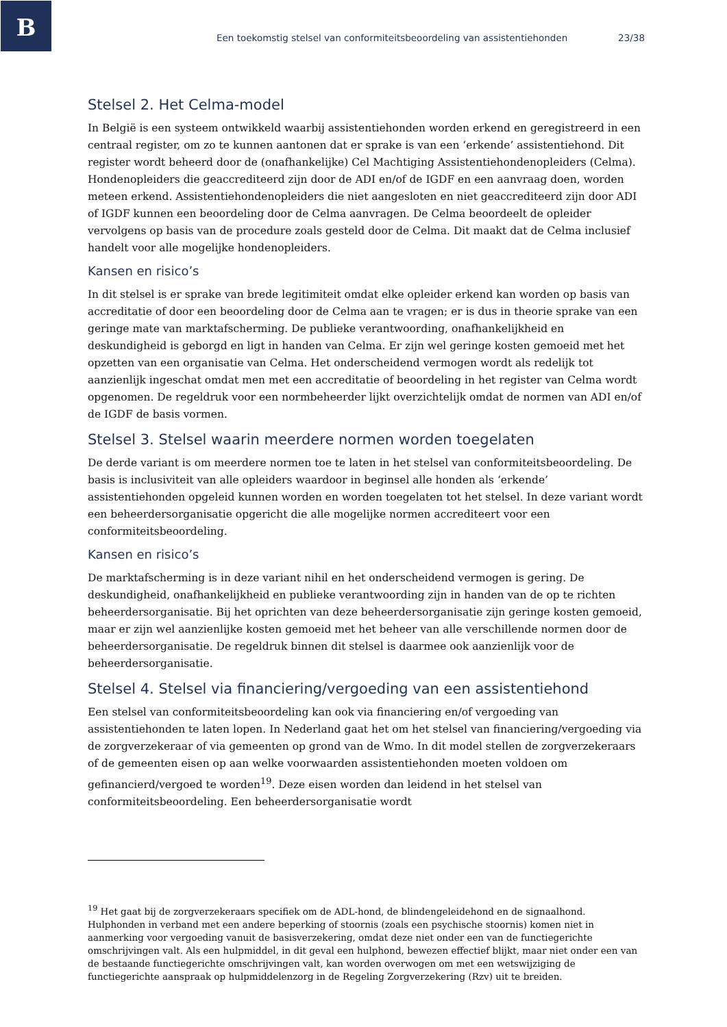B
Een toekomstig stelsel van conformiteitsbeoordeling van assistentiehonden 23/38
Stelsel 2. Het Celma-model
In België is een systeem ontwikkeld waarbij assistentiehonden worden erkend en geregistreerd in een centraal register, om zo te kunnen aantonen dat er sprake is van een ‘erkende’ assistentiehond. Dit register wordt beheerd door de (onafhankelijke) Cel Machtiging Assistentiehondenopleiders (Celma). Hondenopleiders die geaccrediteerd zijn door de ADI en/of de IGDF en een aanvraag doen, worden meteen erkend. Assistentiehondenopleiders die niet aangesloten en niet geaccrediteerd zijn door ADI of IGDF kunnen een beoordeling door de Celma aanvragen. De Celma beoordeelt de opleider vervolgens op basis van de procedure zoals gesteld door de Celma. Dit maakt dat de Celma inclusief handelt voor alle mogelijke hondenopleiders.
Kansen en risico’s
In dit stelsel is er sprake van brede legitimiteit omdat elke opleider erkend kan worden op basis van accreditatie of door een beoordeling door de Celma aan te vragen; er is dus in theorie sprake van een geringe mate van marktafscherming. De publieke verantwoording, onafhankelijkheid en deskundigheid is geborgd en ligt in handen van Celma. Er zijn wel geringe kosten gemoeid met het opzetten van een organisatie van Celma. Het onderscheidend vermogen wordt als redelijk tot aanzienlijk ingeschat omdat men met een accreditatie of beoordeling in het register van Celma wordt opgenomen. De regeldruk voor een normbeheerder lijkt overzichtelijk omdat de normen van ADI en/of de IGDF de basis vormen.
Stelsel 3. Stelsel waarin meerdere normen worden toegelaten
De derde variant is om meerdere normen toe te laten in het stelsel van conformiteitsbeoordeling. De basis is inclusiviteit van alle opleiders waardoor in beginsel alle honden als ‘erkende’ assistentiehonden opgeleid kunnen worden en worden toegelaten tot het stelsel. In deze variant wordt een beheerdersorganisatie opgericht die alle mogelijke normen accrediteert voor een conformiteitsbeoordeling.
Kansen en risico’s
De marktafscherming is in deze variant nihil en het onderscheidend vermogen is gering. De deskundigheid, onafhankelijkheid en publieke verantwoording zijn in handen van de op te richten beheerdersorganisatie. Bij het oprichten van deze beheerdersorganisatie zijn geringe kosten gemoeid, maar er zijn wel aanzienlijke kosten gemoeid met het beheer van alle verschillende normen door de beheerdersorganisatie. De regeldruk binnen dit stelsel is daarmee ook aanzienlijk voor de beheerdersorganisatie.
Stelsel 4. Stelsel via financiering/vergoeding van een assistentiehond
Een stelsel van conformiteitsbeoordeling kan ook via financiering en/of vergoeding van assistentiehonden te laten lopen. In Nederland gaat het om het stelsel van financiering/vergoeding via de zorgverzekeraar of via gemeenten op grond van de Wmo. In dit model stellen de zorgverzekeraars of de gemeenten eisen op aan welke voorwaarden assistentiehonden moeten voldoen om gefinancierd/vergoed te worden<sup>19</sup>. Deze eisen worden dan leidend in het stelsel van conformiteitsbeoordeling. Een beheerdersorganisatie wordt
<sup>19</sup> Het gaat bij de zorgverzekeraars specifiek om de ADL-hond, de blindengeleidehond en de signaalhond. Hulphonden in verband met een andere beperking of stoornis (zoals een psychische stoornis) komen niet in aanmerking voor vergoeding vanuit de basisverzekering, omdat deze niet onder een van de functiegerichte omschrijvingen valt. Als een hulpmiddel, in dit geval een hulphond, bewezen effectief blijkt, maar niet onder een van de bestaande functiegerichte omschrijvingen valt, kan worden overwogen om met een wetswijziging de functiegerichte aanspraak op hulpmiddelenzorg in de Regeling Zorgverzekering (Rzv) uit te breiden.